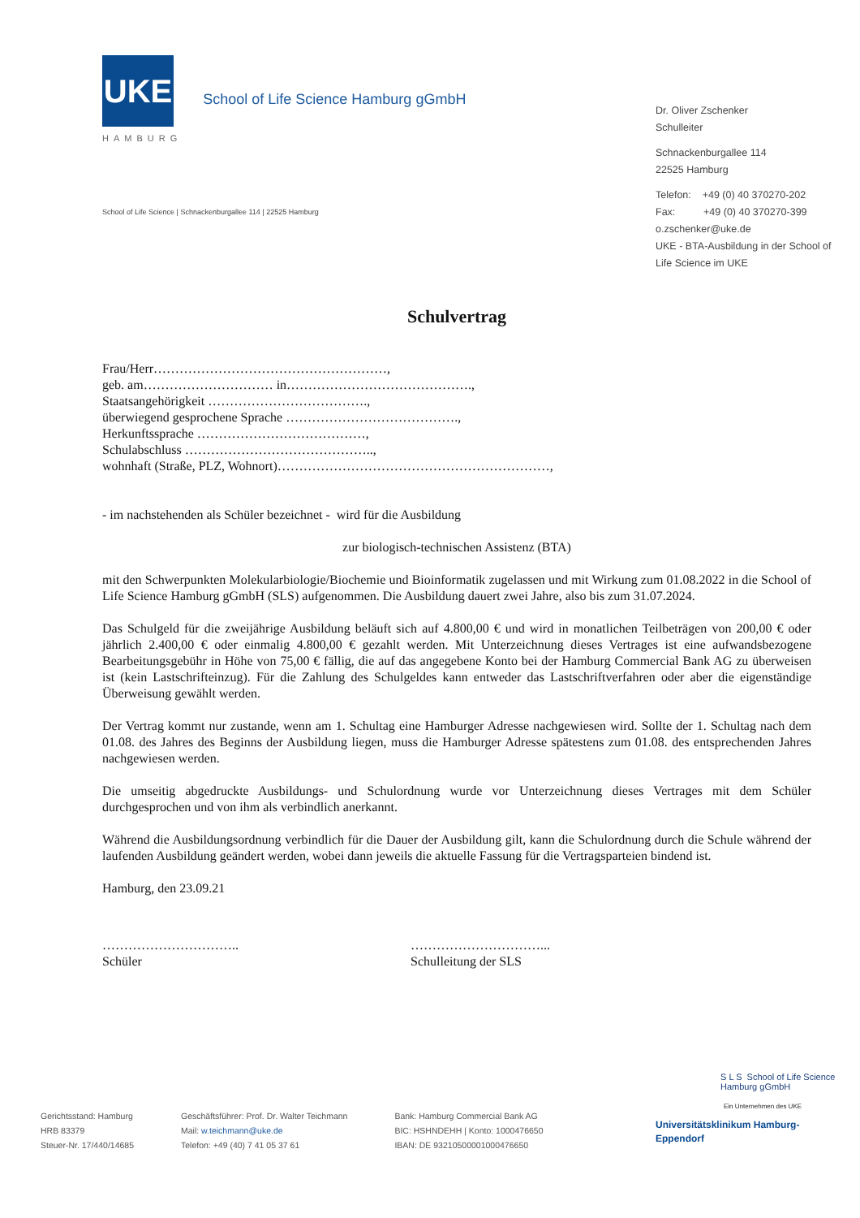UKE
HAMBURG
School of Life Science Hamburg gGmbH
Dr. Oliver Zschenker
Schulleiter
Schnackenburgallee 114
22525 Hamburg
Telefon: +49 (0) 40 370270-202
Fax: +49 (0) 40 370270-399
o.zschenker@uke.de
UKE - BTA-Ausbildung in der School of Life Science im UKE
School of Life Science | Schnackenburgallee 114 | 22525 Hamburg
Schulvertrag
Frau/Herr………………………………………………,
geb. am………………………… in…………………………………….,
Staatsangehörigkeit ……………………………….,
überwiegend gesprochene Sprache ………………………………….,
Herkunftssprache …………………………………,
Schulabschluss ……………………………………..,
wohnhaft (Straße, PLZ, Wohnort)………………………………………………………,
- im nachstehenden als Schüler bezeichnet - wird für die Ausbildung
zur biologisch-technischen Assistenz (BTA)
mit den Schwerpunkten Molekularbiologie/Biochemie und Bioinformatik zugelassen und mit Wirkung zum 01.08.2022 in die School of Life Science Hamburg gGmbH (SLS) aufgenommen. Die Ausbildung dauert zwei Jahre, also bis zum 31.07.2024.
Das Schulgeld für die zweijährige Ausbildung beläuft sich auf 4.800,00 € und wird in monatlichen Teilbeträgen von 200,00 € oder jährlich 2.400,00 € oder einmalig 4.800,00 € gezahlt werden. Mit Unterzeichnung dieses Vertrages ist eine aufwandsbezogene Bearbeitungsgebühr in Höhe von 75,00 € fällig, die auf das angegebene Konto bei der Hamburg Commercial Bank AG zu überweisen ist (kein Lastschrifteinzug). Für die Zahlung des Schulgeldes kann entweder das Lastschriftverfahren oder aber die eigenständige Überweisung gewählt werden.
Der Vertrag kommt nur zustande, wenn am 1. Schultag eine Hamburger Adresse nachgewiesen wird. Sollte der 1. Schultag nach dem 01.08. des Jahres des Beginns der Ausbildung liegen, muss die Hamburger Adresse spätestens zum 01.08. des entsprechenden Jahres nachgewiesen werden.
Die umseitig abgedruckte Ausbildungs- und Schulordnung wurde vor Unterzeichnung dieses Vertrages mit dem Schüler durchgesprochen und von ihm als verbindlich anerkannt.
Während die Ausbildungsordnung verbindlich für die Dauer der Ausbildung gilt, kann die Schulordnung durch die Schule während der laufenden Ausbildung geändert werden, wobei dann jeweils die aktuelle Fassung für die Vertragsparteien bindend ist.
Hamburg, den 23.09.21
…………………………..
Schüler
…………………………...
Schulleitung der SLS
S L S School of Life Science
Hamburg gGmbH
Ein Unternehmen des UKE
Universitätsklinikum Hamburg-
Eppendorf
Gerichtsstand: Hamburg
HRB 83379
Steuer-Nr. 17/440/14685
Geschäftsführer: Prof. Dr. Walter Teichmann
Mail: w.teichmann@uke.de
Telefon: +49 (40) 7 41 05 37 61
Bank: Hamburg Commercial Bank AG
BIC: HSHNDEHH | Konto: 1000476650
IBAN: DE 93210500001000476650